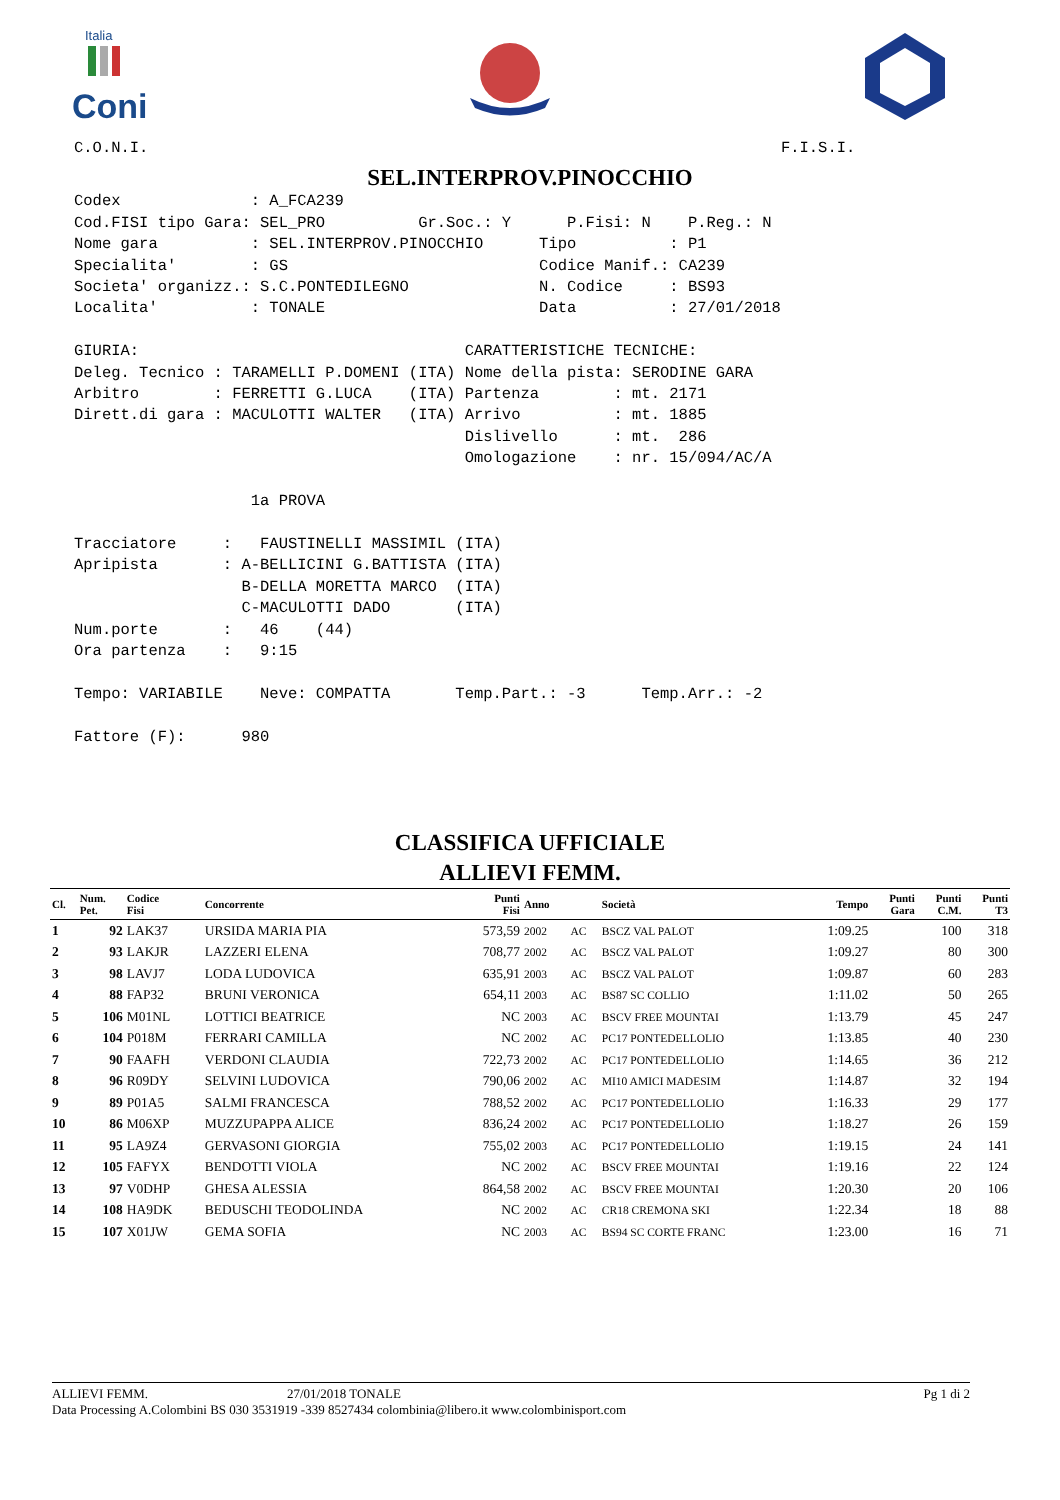Italia
Coni
C.O.N.I. F.I.S.I.
SEL.INTERPROV.PINOCCHIO
Codex : A_FCA239 Cod.FISI tipo Gara: SEL_PRO Gr.Soc.: Y P.Fisi: N P.Reg.: N Nome gara : SEL.INTERPROV.PINOCCHIO Tipo : P1 Specialita' : GS Codice Manif.: CA239 Societa' organizz.: S.C.PONTEDILEGNO N. Codice : BS93 Localita' : TONALE Data : 27/01/2018 GIURIA: CARATTERISTICHE TECNICHE: Deleg. Tecnico : TARAMELLI P.DOMENI (ITA) Nome della pista: SERODINE GARA Arbitro : FERRETTI G.LUCA (ITA) Partenza : mt. 2171 Dirett.di gara : MACULOTTI WALTER (ITA) Arrivo : mt. 1885 Dislivello : mt. 286 Omologazione : nr. 15/094/AC/A 1a PROVA Tracciatore : FAUSTINELLI MASSIMIL (ITA) Apripista : A-BELLICINI G.BATTISTA (ITA) B-DELLA MORETTA MARCO (ITA) C-MACULOTTI DADO (ITA) Num.porte : 46 (44) Ora partenza : 9:15 Tempo: VARIABILE Neve: COMPATTA Temp.Part.: -3 Temp.Arr.: -2 Fattore (F): 980
CLASSIFICA UFFICIALE
ALLIEVI FEMM.
| Cl. | Num. Pet. | Codice Fisi | Concorrente | Punti Fisi | Anno | | Società | Tempo | Punti Gara | Punti C.M. | Punti T3 |
| --- | --- | --- | --- | --- | --- | --- | --- | --- | --- | --- | --- |
| 1 | 92 | LAK37 | URSIDA MARIA PIA | 573,59 | 2002 | AC | BSCZ VAL PALOT | 1:09.25 | | 100 | 318 |
| 2 | 93 | LAKJR | LAZZERI ELENA | 708,77 | 2002 | AC | BSCZ VAL PALOT | 1:09.27 | | 80 | 300 |
| 3 | 98 | LAVJ7 | LODA LUDOVICA | 635,91 | 2003 | AC | BSCZ VAL PALOT | 1:09.87 | | 60 | 283 |
| 4 | 88 | FAP32 | BRUNI VERONICA | 654,11 | 2003 | AC | BS87 SC COLLIO | 1:11.02 | | 50 | 265 |
| 5 | 106 | M01NL | LOTTICI BEATRICE | NC | 2003 | AC | BSCV FREE MOUNTAI | 1:13.79 | | 45 | 247 |
| 6 | 104 | P018M | FERRARI CAMILLA | NC | 2002 | AC | PC17 PONTEDELLOLIO | 1:13.85 | | 40 | 230 |
| 7 | 90 | FAAFH | VERDONI CLAUDIA | 722,73 | 2002 | AC | PC17 PONTEDELLOLIO | 1:14.65 | | 36 | 212 |
| 8 | 96 | R09DY | SELVINI LUDOVICA | 790,06 | 2002 | AC | MI10 AMICI MADESIM | 1:14.87 | | 32 | 194 |
| 9 | 89 | P01A5 | SALMI FRANCESCA | 788,52 | 2002 | AC | PC17 PONTEDELLOLIO | 1:16.33 | | 29 | 177 |
| 10 | 86 | M06XP | MUZZUPAPPA ALICE | 836,24 | 2002 | AC | PC17 PONTEDELLOLIO | 1:18.27 | | 26 | 159 |
| 11 | 95 | LA9Z4 | GERVASONI GIORGIA | 755,02 | 2003 | AC | PC17 PONTEDELLOLIO | 1:19.15 | | 24 | 141 |
| 12 | 105 | FAFYX | BENDOTTI VIOLA | NC | 2002 | AC | BSCV FREE MOUNTAI | 1:19.16 | | 22 | 124 |
| 13 | 97 | V0DHP | GHESA ALESSIA | 864,58 | 2002 | AC | BSCV FREE MOUNTAI | 1:20.30 | | 20 | 106 |
| 14 | 108 | HA9DK | BEDUSCHI TEODOLINDA | NC | 2002 | AC | CR18 CREMONA SKI | 1:22.34 | | 18 | 88 |
| 15 | 107 | X01JW | GEMA SOFIA | NC | 2003 | AC | BS94 SC CORTE FRANC | 1:23.00 | | 16 | 71 |
ALLIEVI FEMM. 27/01/2018 TONALE Pg 1 di 2
Data Processing A.Colombini BS 030 3531919 -339 8527434 colombinia@libero.it www.colombinisport.com